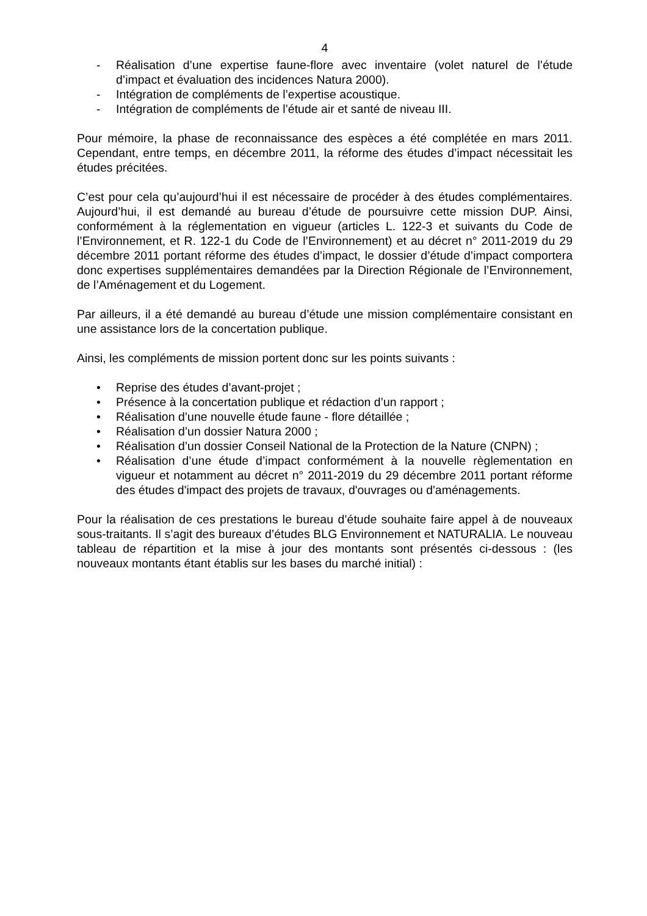4
- Réalisation d’une expertise faune-flore avec inventaire (volet naturel de l’étude d’impact et évaluation des incidences Natura 2000).
- Intégration de compléments de l’expertise acoustique.
- Intégration de compléments de l’étude air et santé de niveau III.
Pour mémoire, la phase de reconnaissance des espèces a été complétée en mars 2011. Cependant, entre temps, en décembre 2011, la réforme des études d’impact nécessitait les études précitées.
C’est pour cela qu’aujourd’hui il est nécessaire de procéder à des études complémentaires. Aujourd’hui, il est demandé au bureau d’étude de poursuivre cette mission DUP. Ainsi, conformément à la réglementation en vigueur (articles L. 122-3 et suivants du Code de l’Environnement, et R. 122-1 du Code de l’Environnement) et au décret n° 2011-2019 du 29 décembre 2011 portant réforme des études d’impact, le dossier d’étude d’impact comportera donc expertises supplémentaires demandées par la Direction Régionale de l’Environnement, de l’Aménagement et du Logement.
Par ailleurs, il a été demandé au bureau d’étude une mission complémentaire consistant en une assistance lors de la concertation publique.
Ainsi, les compléments de mission portent donc sur les points suivants :
• Reprise des études d’avant-projet ;
• Présence à la concertation publique et rédaction d’un rapport ;
• Réalisation d’une nouvelle étude faune - flore détaillée ;
• Réalisation d’un dossier Natura 2000 ;
• Réalisation d’un dossier Conseil National de la Protection de la Nature (CNPN) ;
• Réalisation d’une étude d’impact conformément à la nouvelle règlementation en vigueur et notamment au décret n° 2011-2019 du 29 décembre 2011 portant réforme des études d'impact des projets de travaux, d'ouvrages ou d'aménagements.
Pour la réalisation de ces prestations le bureau d’étude souhaite faire appel à de nouveaux sous-traitants. Il s’agit des bureaux d’études BLG Environnement et NATURALIA. Le nouveau tableau de répartition et la mise à jour des montants sont présentés ci-dessous : (les nouveaux montants étant établis sur les bases du marché initial) :